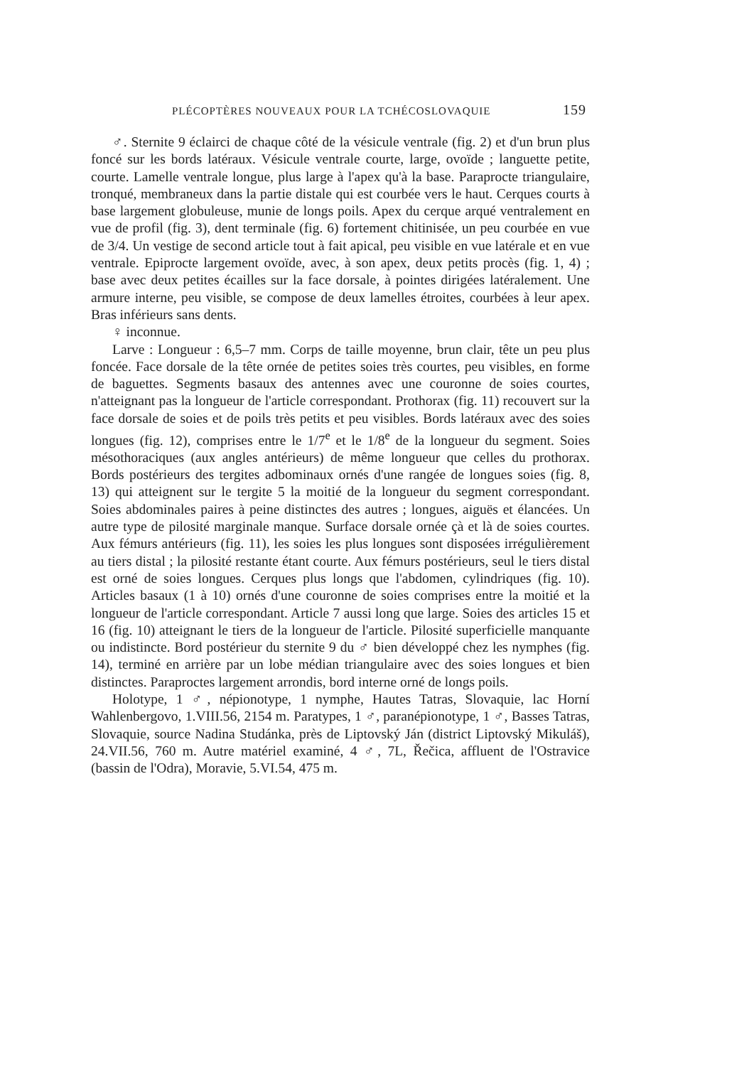PLÉCOPTÈRES NOUVEAUX POUR LA TCHÉCOSLOVAQUIE 159
♂. Sternite 9 éclairci de chaque côté de la vésicule ventrale (fig. 2) et d'un brun plus foncé sur les bords latéraux. Vésicule ventrale courte, large, ovoïde ; languette petite, courte. Lamelle ventrale longue, plus large à l'apex qu'à la base. Paraprocte triangulaire, tronqué, membraneux dans la partie distale qui est courbée vers le haut. Cerques courts à base largement globuleuse, munie de longs poils. Apex du cerque arqué ventralement en vue de profil (fig. 3), dent terminale (fig. 6) fortement chitinisée, un peu courbée en vue de 3/4. Un vestige de second article tout à fait apical, peu visible en vue latérale et en vue ventrale. Epiprocte largement ovoïde, avec, à son apex, deux petits procès (fig. 1, 4) ; base avec deux petites écailles sur la face dorsale, à pointes dirigées latéralement. Une armure interne, peu visible, se compose de deux lamelles étroites, courbées à leur apex. Bras inférieurs sans dents.
♀ inconnue.
Larve : Longueur : 6,5–7 mm. Corps de taille moyenne, brun clair, tête un peu plus foncée. Face dorsale de la tête ornée de petites soies très courtes, peu visibles, en forme de baguettes. Segments basaux des antennes avec une couronne de soies courtes, n'atteignant pas la longueur de l'article correspondant. Prothorax (fig. 11) recouvert sur la face dorsale de soies et de poils très petits et peu visibles. Bords latéraux avec des soies longues (fig. 12), comprises entre le 1/7<sup>e</sup> et le 1/8<sup>e</sup> de la longueur du segment. Soies mésothoraciques (aux angles antérieurs) de même longueur que celles du prothorax. Bords postérieurs des tergites adbominaux ornés d'une rangée de longues soies (fig. 8, 13) qui atteignent sur le tergite 5 la moitié de la longueur du segment correspondant. Soies abdominales paires à peine distinctes des autres ; longues, aiguës et élancées. Un autre type de pilosité marginale manque. Surface dorsale ornée çà et là de soies courtes. Aux fémurs antérieurs (fig. 11), les soies les plus longues sont disposées irrégulièrement au tiers distal ; la pilosité restante étant courte. Aux fémurs postérieurs, seul le tiers distal est orné de soies longues. Cerques plus longs que l'abdomen, cylindriques (fig. 10). Articles basaux (1 à 10) ornés d'une couronne de soies comprises entre la moitié et la longueur de l'article correspondant. Article 7 aussi long que large. Soies des articles 15 et 16 (fig. 10) atteignant le tiers de la longueur de l'article. Pilosité superficielle manquante ou indistincte. Bord postérieur du sternite 9 du ♂ bien développé chez les nymphes (fig. 14), terminé en arrière par un lobe médian triangulaire avec des soies longues et bien distinctes. Paraproctes largement arrondis, bord interne orné de longs poils.
Holotype, 1 ♂, népionotype, 1 nymphe, Hautes Tatras, Slovaquie, lac Horní Wahlenbergovo, 1.VIII.56, 2154 m. Paratypes, 1 ♂, paranépionotype, 1 ♂, Basses Tatras, Slovaquie, source Nadina Studánka, près de Liptovský Ján (district Liptovský Mikuláš), 24.VII.56, 760 m. Autre matériel examiné, 4 ♂, 7L, Řečica, affluent de l'Ostravice (bassin de l'Odra), Moravie, 5.VI.54, 475 m.